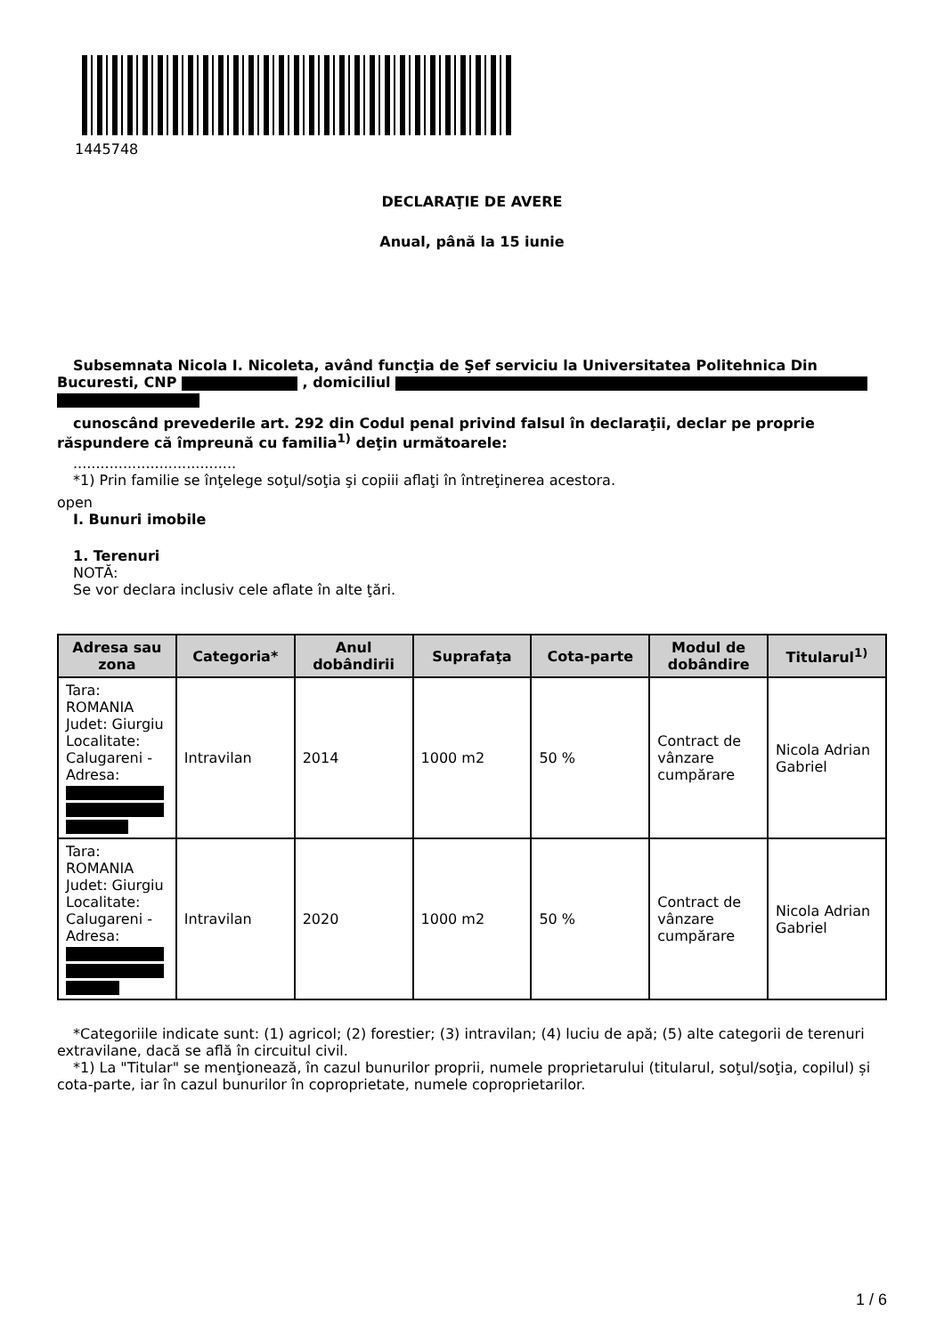1445748
DECLARAŢIE DE AVERE
Anual, până la 15 iunie
Subsemnata Nicola I. Nicoleta, având funcţia de Şef serviciu la Universitatea Politehnica Din Bucuresti, CNP , domiciliul
cunoscând prevederile art. 292 din Codul penal privind falsul în declaraţii, declar pe proprie răspundere că împreună cu familia<sup>1)</sup> deţin următoarele:
....................................
*1) Prin familie se înţelege soţul/soţia şi copiii aflaţi în întreţinerea acestora.
open
I. Bunuri imobile
1. Terenuri
NOTĂ:
Se vor declara inclusiv cele aflate în alte ţări.
| Adresa sau zona | Categoria* | Anul dobândirii | Suprafaţa | Cota-parte | Modul de dobândire | Titularul<sup>1)</sup> |
| --- | --- | --- | --- | --- | --- | --- |
| Tara: ROMANIA Judet: Giurgiu Localitate: Calugareni - Adresa: | Intravilan | 2014 | 1000 m2 | 50 % | Contract de vânzare cumpărare | Nicola Adrian Gabriel |
| Tara: ROMANIA Judet: Giurgiu Localitate: Calugareni - Adresa: | Intravilan | 2020 | 1000 m2 | 50 % | Contract de vânzare cumpărare | Nicola Adrian Gabriel |
*Categoriile indicate sunt: (1) agricol; (2) forestier; (3) intravilan; (4) luciu de apă; (5) alte categorii de terenuri extravilane, dacă se află în circuitul civil.
*1) La "Titular" se menţionează, în cazul bunurilor proprii, numele proprietarului (titularul, soţul/soţia, copilul) și cota-parte, iar în cazul bunurilor în coproprietate, numele coproprietarilor.
1 / 6